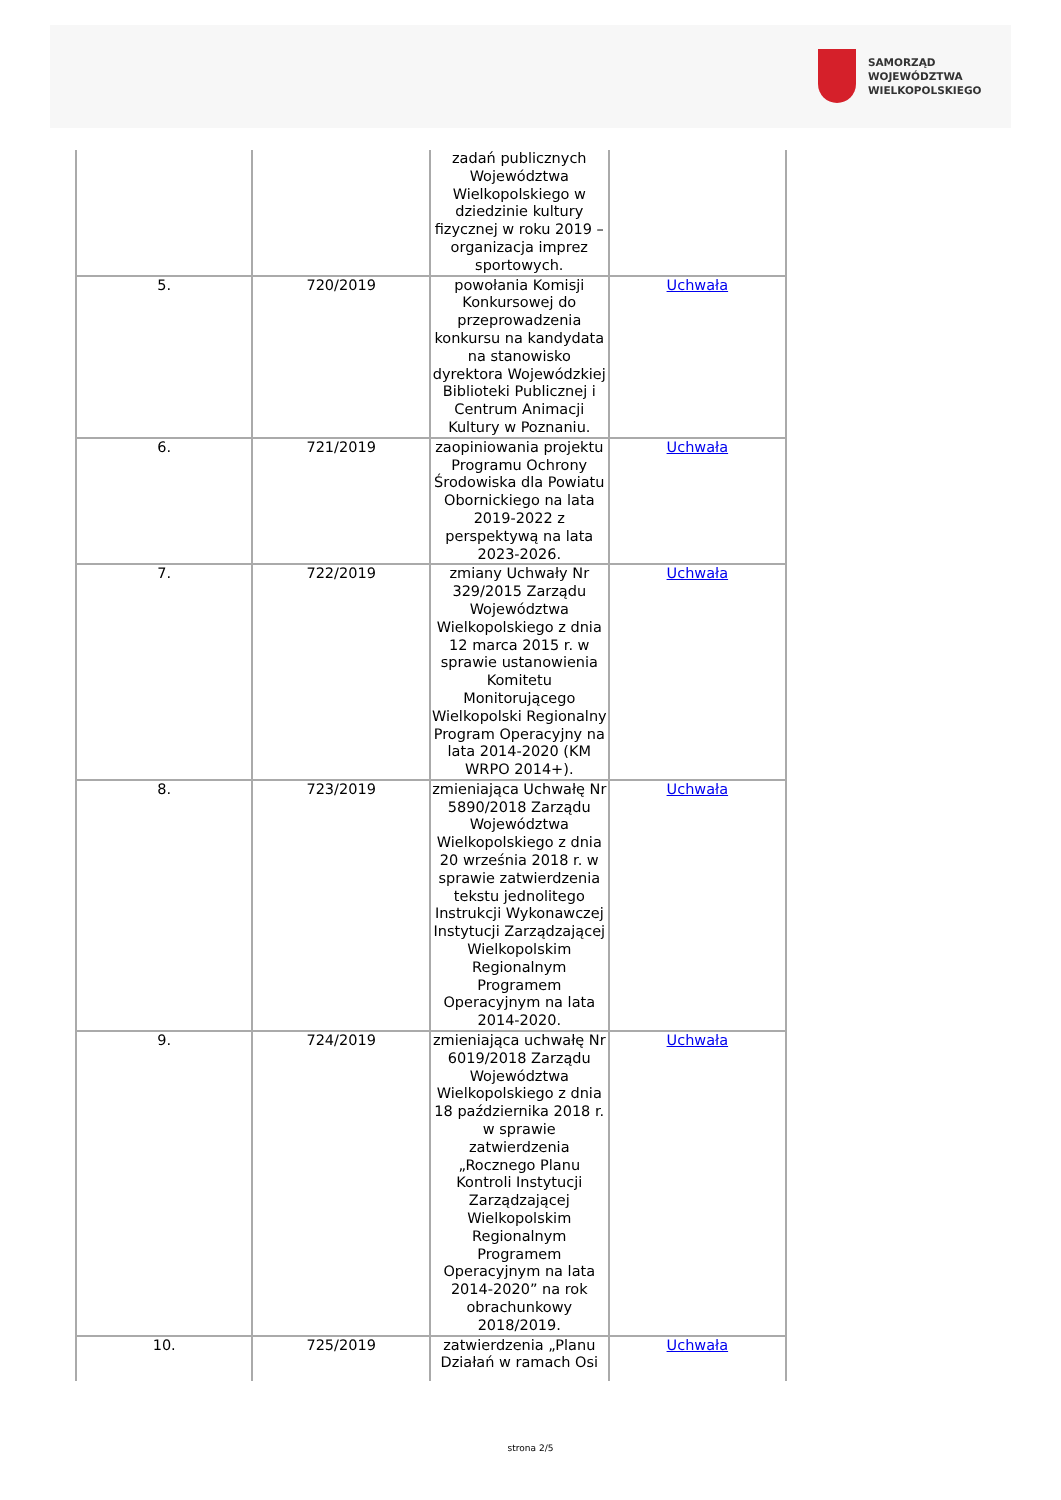SAMORZĄD WOJEWÓDZTWA
WIELKOPOLSKIEGO
| | | zadań publicznych Województwa Wielkopolskiego w dziedzinie kultury fizycznej w roku 2019 – organizacja imprez sportowych. | |
| 5. | 720/2019 | powołania Komisji Konkursowej do przeprowadzenia konkursu na kandydata na stanowisko dyrektora Wojewódzkiej Biblioteki Publicznej i Centrum Animacji Kultury w Poznaniu. | Uchwała |
| 6. | 721/2019 | zaopiniowania projektu Programu Ochrony Środowiska dla Powiatu Obornickiego na lata 2019-2022 z perspektywą na lata 2023-2026. | Uchwała |
| 7. | 722/2019 | zmiany Uchwały Nr 329/2015 Zarządu Województwa Wielkopolskiego z dnia 12 marca 2015 r. w sprawie ustanowienia Komitetu Monitorującego Wielkopolski Regionalny Program Operacyjny na lata 2014-2020 (KM WRPO 2014+). | Uchwała |
| 8. | 723/2019 | zmieniająca Uchwałę Nr 5890/2018 Zarządu Województwa Wielkopolskiego z dnia 20 września 2018 r. w sprawie zatwierdzenia tekstu jednolitego Instrukcji Wykonawczej Instytucji Zarządzającej Wielkopolskim Regionalnym Programem Operacyjnym na lata 2014-2020. | Uchwała |
| 9. | 724/2019 | zmieniająca uchwałę Nr 6019/2018 Zarządu Województwa Wielkopolskiego z dnia 18 października 2018 r. w sprawie zatwierdzenia „Rocznego Planu Kontroli Instytucji Zarządzającej Wielkopolskim Regionalnym Programem Operacyjnym na lata 2014-2020” na rok obrachunkowy 2018/2019. | Uchwała |
| 10. | 725/2019 | zatwierdzenia „Planu Działań w ramach Osi | Uchwała |
strona 2/5